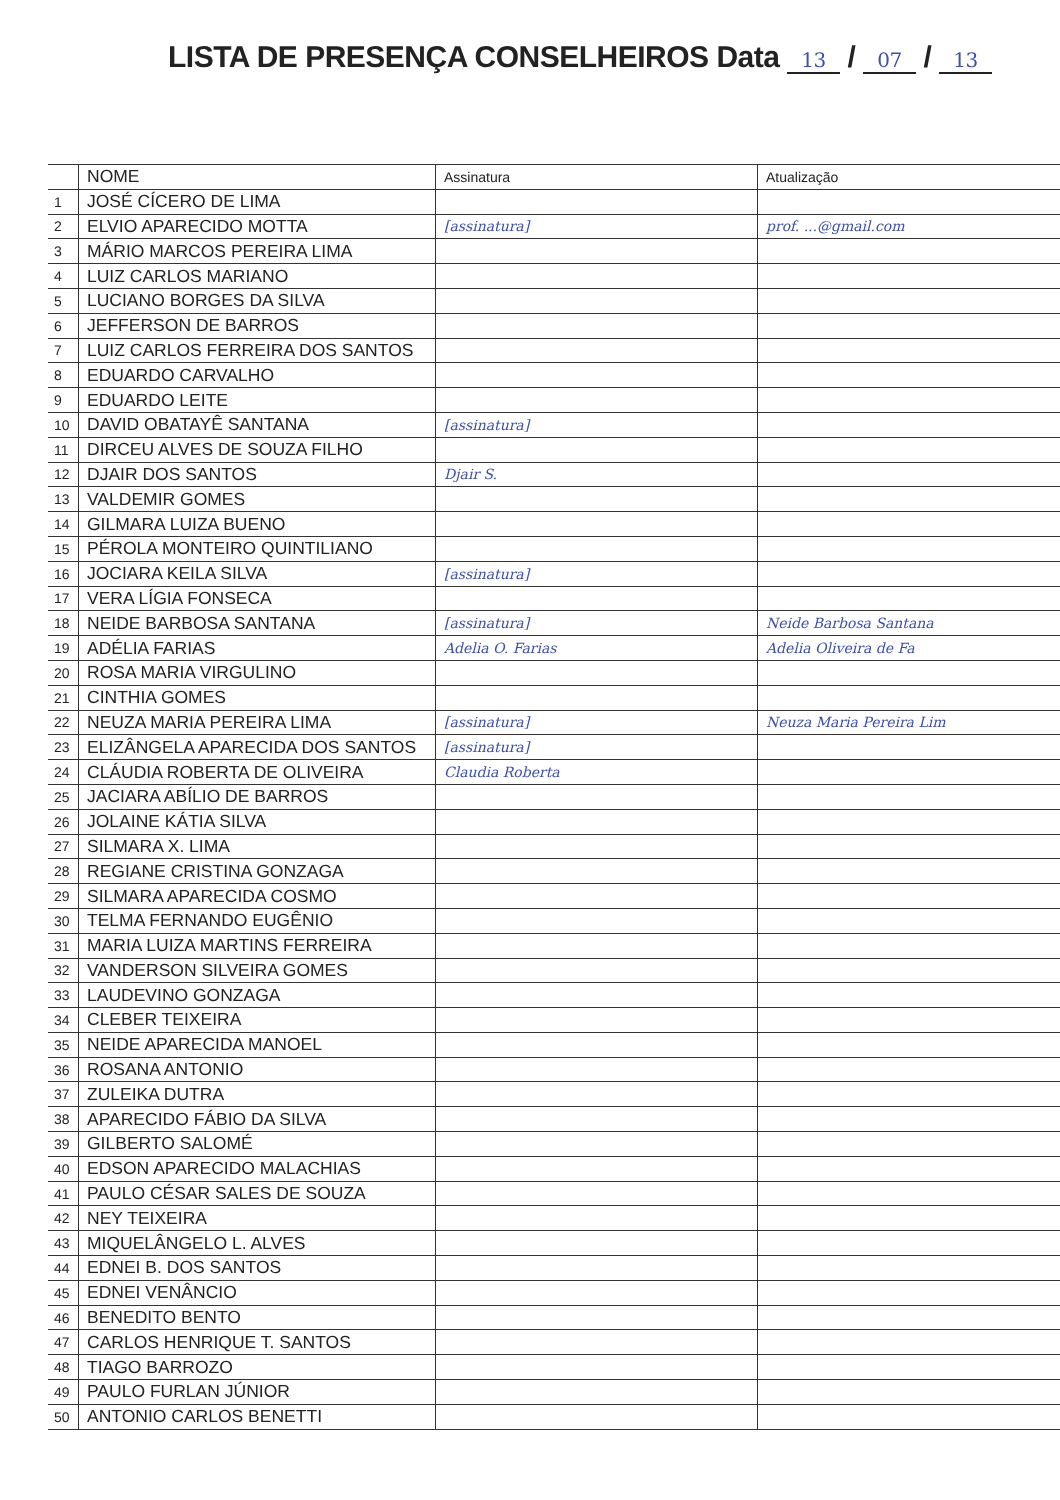LISTA DE PRESENÇA CONSELHEIROS Data 13 / 07 / 13
| | NOME | Assinatura | Atualização |
| 1 | JOSÉ CÍCERO DE LIMA | | |
| 2 | ELVIO APARECIDO MOTTA | [assinatura] | prof. ...@gmail.com |
| 3 | MÁRIO MARCOS PEREIRA LIMA | | |
| 4 | LUIZ CARLOS MARIANO | | |
| 5 | LUCIANO BORGES DA SILVA | | |
| 6 | JEFFERSON DE BARROS | | |
| 7 | LUIZ CARLOS FERREIRA DOS SANTOS | | |
| 8 | EDUARDO CARVALHO | | |
| 9 | EDUARDO LEITE | | |
| 10 | DAVID OBATAYÊ SANTANA | [assinatura] | |
| 11 | DIRCEU ALVES DE SOUZA FILHO | | |
| 12 | DJAIR DOS SANTOS | Djair S. | |
| 13 | VALDEMIR GOMES | | |
| 14 | GILMARA LUIZA BUENO | | |
| 15 | PÉROLA MONTEIRO QUINTILIANO | | |
| 16 | JOCIARA KEILA SILVA | [assinatura] | |
| 17 | VERA LÍGIA FONSECA | | |
| 18 | NEIDE BARBOSA SANTANA | [assinatura] | Neide Barbosa Santana |
| 19 | ADÉLIA FARIAS | Adelia O. Farias | Adelia Oliveira de Fa |
| 20 | ROSA MARIA VIRGULINO | | |
| 21 | CINTHIA GOMES | | |
| 22 | NEUZA MARIA PEREIRA LIMA | [assinatura] | Neuza Maria Pereira Lim |
| 23 | ELIZÂNGELA APARECIDA DOS SANTOS | [assinatura] | |
| 24 | CLÁUDIA ROBERTA DE OLIVEIRA | Claudia Roberta | |
| 25 | JACIARA ABÍLIO DE BARROS | | |
| 26 | JOLAINE KÁTIA SILVA | | |
| 27 | SILMARA X. LIMA | | |
| 28 | REGIANE CRISTINA GONZAGA | | |
| 29 | SILMARA APARECIDA COSMO | | |
| 30 | TELMA FERNANDO EUGÊNIO | | |
| 31 | MARIA LUIZA MARTINS FERREIRA | | |
| 32 | VANDERSON SILVEIRA GOMES | | |
| 33 | LAUDEVINO GONZAGA | | |
| 34 | CLEBER TEIXEIRA | | |
| 35 | NEIDE APARECIDA MANOEL | | |
| 36 | ROSANA ANTONIO | | |
| 37 | ZULEIKA DUTRA | | |
| 38 | APARECIDO FÁBIO DA SILVA | | |
| 39 | GILBERTO SALOMÉ | | |
| 40 | EDSON APARECIDO MALACHIAS | | |
| 41 | PAULO CÉSAR SALES DE SOUZA | | |
| 42 | NEY TEIXEIRA | | |
| 43 | MIQUELÂNGELO L. ALVES | | |
| 44 | EDNEI B. DOS SANTOS | | |
| 45 | EDNEI VENÂNCIO | | |
| 46 | BENEDITO BENTO | | |
| 47 | CARLOS HENRIQUE T. SANTOS | | |
| 48 | TIAGO BARROZO | | |
| 49 | PAULO FURLAN JÚNIOR | | |
| 50 | ANTONIO CARLOS BENETTI | | |